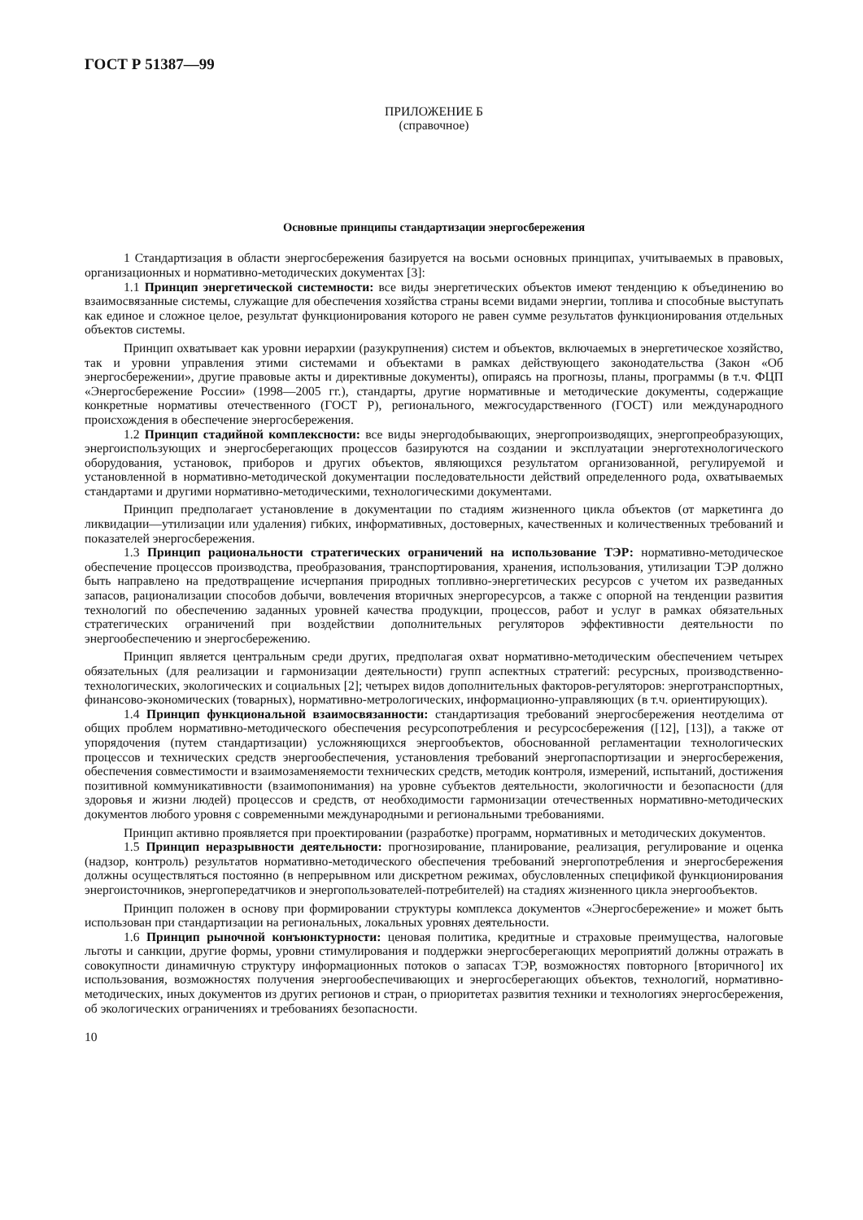ГОСТ Р 51387—99
ПРИЛОЖЕНИЕ Б
(справочное)
Основные принципы стандартизации энергосбережения
1 Стандартизация в области энергосбережения базируется на восьми основных принципах, учитываемых в правовых, организационных и нормативно-методических документах [3]:
1.1 Принцип энергетической системности: все виды энергетических объектов имеют тенденцию к объединению во взаимосвязанные системы, служащие для обеспечения хозяйства страны всеми видами энергии, топлива и способные выступать как единое и сложное целое, результат функционирования которого не равен сумме результатов функционирования отдельных объектов системы.
Принцип охватывает как уровни иерархии (разукрупнения) систем и объектов, включаемых в энергетическое хозяйство, так и уровни управления этими системами и объектами в рамках действующего законодательства (Закон «Об энергосбережении», другие правовые акты и директивные документы), опираясь на прогнозы, планы, программы (в т.ч. ФЦП «Энергосбережение России» (1998—2005 гг.), стандарты, другие нормативные и методические документы, содержащие конкретные нормативы отечественного (ГОСТ Р), регионального, межгосударственного (ГОСТ) или международного происхождения в обеспечение энергосбережения.
1.2 Принцип стадийной комплексности: все виды энергодобывающих, энергопроизводящих, энергопреобразующих, энергоиспользующих и энергосберегающих процессов базируются на создании и эксплуатации энерготехнологического оборудования, установок, приборов и других объектов, являющихся результатом организованной, регулируемой и установленной в нормативно-методической документации последовательности действий определенного рода, охватываемых стандартами и другими нормативно-методическими, технологическими документами.
Принцип предполагает установление в документации по стадиям жизненного цикла объектов (от маркетинга до ликвидации—утилизации или удаления) гибких, информативных, достоверных, качественных и количественных требований и показателей энергосбережения.
1.3 Принцип рациональности стратегических ограничений на использование ТЭР: нормативно-методическое обеспечение процессов производства, преобразования, транспортирования, хранения, использования, утилизации ТЭР должно быть направлено на предотвращение исчерпания природных топливно-энергетических ресурсов с учетом их разведанных запасов, рационализации способов добычи, вовлечения вторичных энергоресурсов, а также с опорной на тенденции развития технологий по обеспечению заданных уровней качества продукции, процессов, работ и услуг в рамках обязательных стратегических ограничений при воздействии дополнительных регуляторов эффективности деятельности по энергообеспечению и энергосбережению.
Принцип является центральным среди других, предполагая охват нормативно-методическим обеспечением четырех обязательных (для реализации и гармонизации деятельности) групп аспектных стратегий: ресурсных, производственно-технологических, экологических и социальных [2]; четырех видов дополнительных факторов-регуляторов: энерготранспортных, финансово-экономических (товарных), нормативно-метрологических, информационно-управляющих (в т.ч. ориентирующих).
1.4 Принцип функциональной взаимосвязанности: стандартизация требований энергосбережения неотделима от общих проблем нормативно-методического обеспечения ресурсопотребления и ресурсосбережения ([12], [13]), а также от упорядочения (путем стандартизации) усложняющихся энергообъектов, обоснованной регламентации технологических процессов и технических средств энергообеспечения, установления требований энергопаспортизации и энергосбережения, обеспечения совместимости и взаимозаменяемости технических средств, методик контроля, измерений, испытаний, достижения позитивной коммуникативности (взаимопонимания) на уровне субъектов деятельности, экологичности и безопасности (для здоровья и жизни людей) процессов и средств, от необходимости гармонизации отечественных нормативно-методических документов любого уровня с современными международными и региональными требованиями.
Принцип активно проявляется при проектировании (разработке) программ, нормативных и методических документов.
1.5 Принцип неразрывности деятельности: прогнозирование, планирование, реализация, регулирование и оценка (надзор, контроль) результатов нормативно-методического обеспечения требований энергопотребления и энергосбережения должны осуществляться постоянно (в непрерывном или дискретном режимах, обусловленных спецификой функционирования энергоисточников, энергопередатчиков и энергопользователей-потребителей) на стадиях жизненного цикла энергообъектов.
Принцип положен в основу при формировании структуры комплекса документов «Энергосбережение» и может быть использован при стандартизации на региональных, локальных уровнях деятельности.
1.6 Принцип рыночной конъюнктурности: ценовая политика, кредитные и страховые преимущества, налоговые льготы и санкции, другие формы, уровни стимулирования и поддержки энергосберегающих мероприятий должны отражать в совокупности динамичную структуру информационных потоков о запасах ТЭР, возможностях повторного [вторичного] их использования, возможностях получения энергообеспечивающих и энергосберегающих объектов, технологий, нормативно-методических, иных документов из других регионов и стран, о приоритетах развития техники и технологиях энергосбережения, об экологических ограничениях и требованиях безопасности.
10